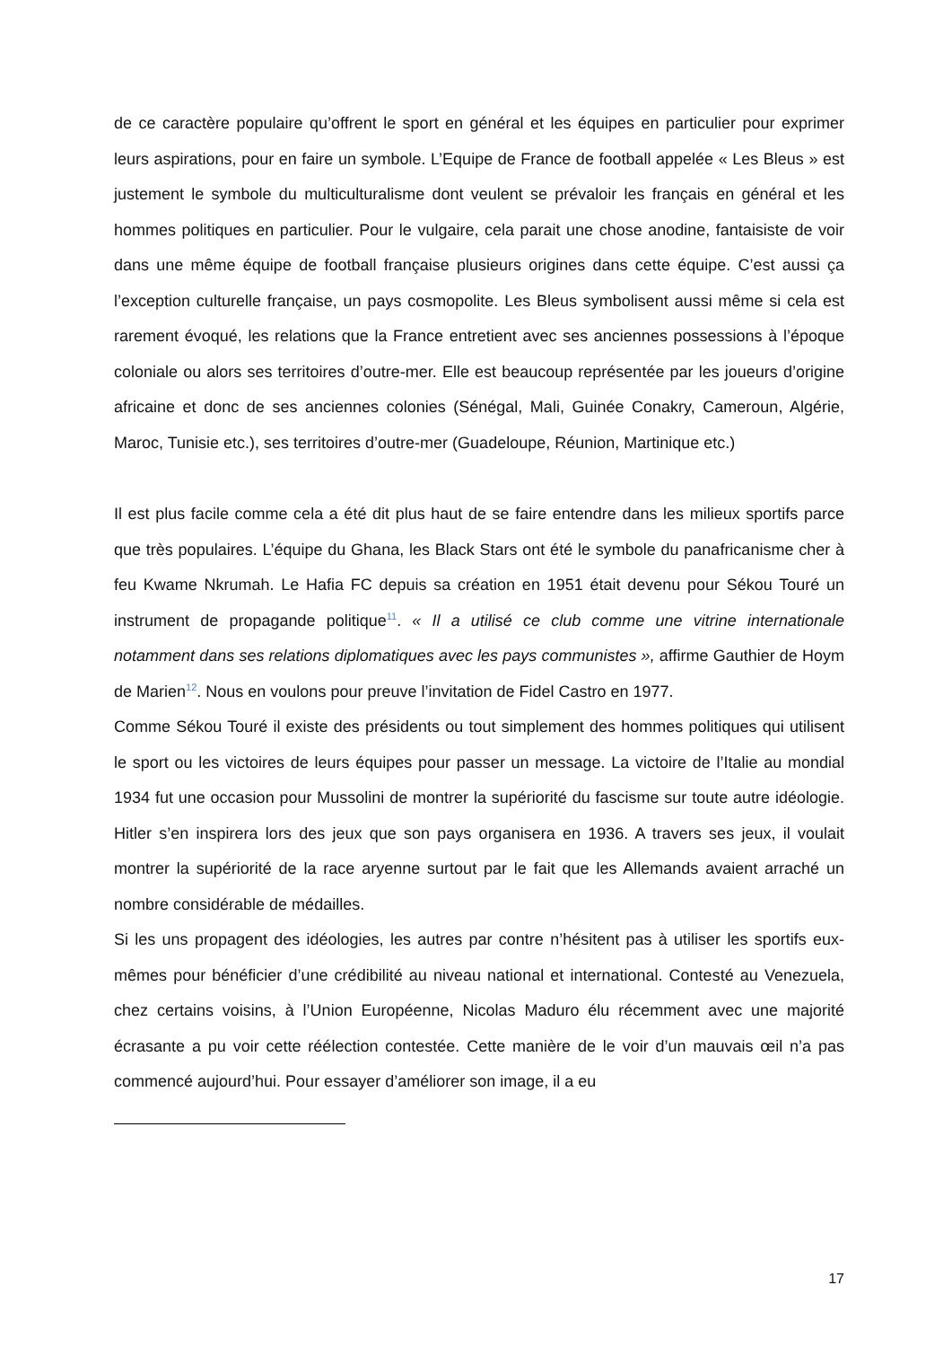de ce caractère populaire qu’offrent le sport en général et les équipes en particulier pour exprimer leurs aspirations, pour en faire un symbole. L’Equipe de France de football appelée « Les Bleus » est justement le symbole du multiculturalisme dont veulent se prévaloir les français en général et les hommes politiques en particulier. Pour le vulgaire, cela parait une chose anodine, fantaisiste de voir dans une même équipe de football française plusieurs origines dans cette équipe. C’est aussi ça l’exception culturelle française, un pays cosmopolite. Les Bleus symbolisent aussi même si cela est rarement évoqué, les relations que la France entretient avec ses anciennes possessions à l’époque coloniale ou alors ses territoires d’outre-mer. Elle est beaucoup représentée par les joueurs d’origine africaine et donc de ses anciennes colonies (Sénégal, Mali, Guinée Conakry, Cameroun, Algérie, Maroc, Tunisie etc.), ses territoires d’outre-mer (Guadeloupe, Réunion, Martinique etc.)
Il est plus facile comme cela a été dit plus haut de se faire entendre dans les milieux sportifs parce que très populaires. L’équipe du Ghana, les Black Stars ont été le symbole du panafricanisme cher à feu Kwame Nkrumah. Le Hafia FC depuis sa création en 1951 était devenu pour Sékou Touré un instrument de propagande politique<sup>11</sup>. « Il a utilisé ce club comme une vitrine internationale notamment dans ses relations diplomatiques avec les pays communistes », affirme Gauthier de Hoym de Marien<sup>12</sup>. Nous en voulons pour preuve l’invitation de Fidel Castro en 1977.
Comme Sékou Touré il existe des présidents ou tout simplement des hommes politiques qui utilisent le sport ou les victoires de leurs équipes pour passer un message. La victoire de l’Italie au mondial 1934 fut une occasion pour Mussolini de montrer la supériorité du fascisme sur toute autre idéologie. Hitler s’en inspirera lors des jeux que son pays organisera en 1936. A travers ses jeux, il voulait montrer la supériorité de la race aryenne surtout par le fait que les Allemands avaient arraché un nombre considérable de médailles.
Si les uns propagent des idéologies, les autres par contre n’hésitent pas à utiliser les sportifs eux-mêmes pour bénéficier d’une crédibilité au niveau national et international. Contesté au Venezuela, chez certains voisins, à l’Union Européenne, Nicolas Maduro élu récemment avec une majorité écrasante a pu voir cette réélection contestée. Cette manière de le voir d’un mauvais œil n’a pas commencé aujourd’hui. Pour essayer d’améliorer son image, il a eu
17